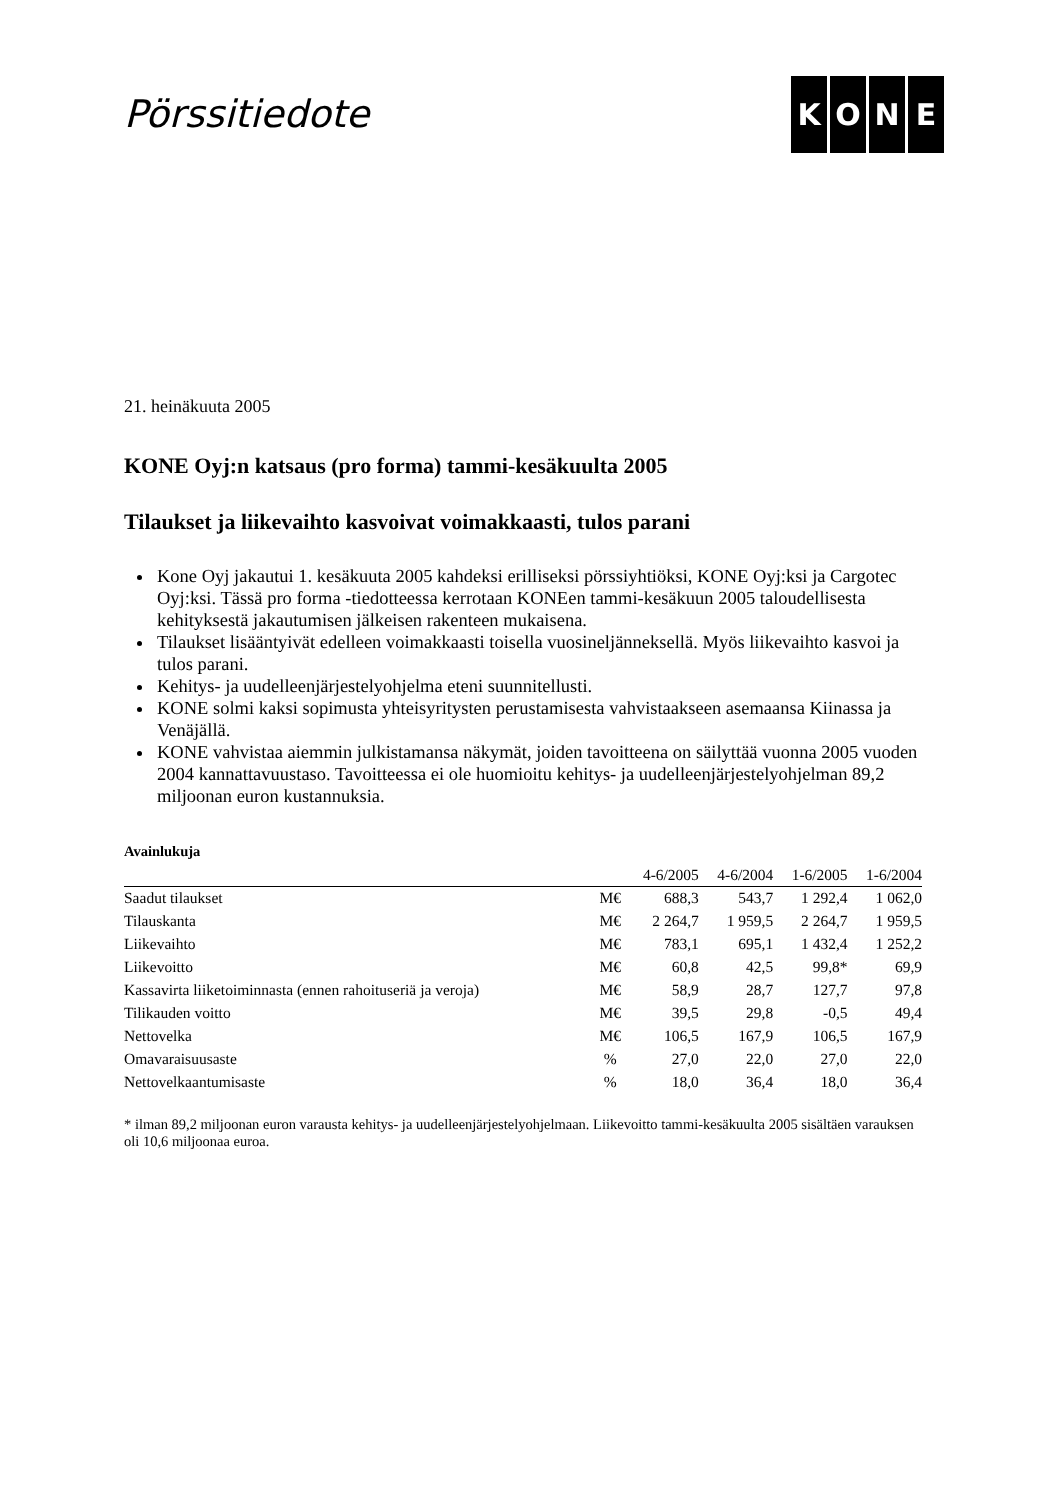Pörssitiedote
KONE
21. heinäkuuta 2005
KONE Oyj:n katsaus (pro forma) tammi-kesäkuulta 2005
Tilaukset ja liikevaihto kasvoivat voimakkaasti, tulos parani
Kone Oyj jakautui 1. kesäkuuta 2005 kahdeksi erilliseksi pörssiyhtiöksi, KONE Oyj:ksi ja Cargotec Oyj:ksi. Tässä pro forma -tiedotteessa kerrotaan KONEen tammi-kesäkuun 2005 taloudellisesta kehityksestä jakautumisen jälkeisen rakenteen mukaisena.
Tilaukset lisääntyivät edelleen voimakkaasti toisella vuosineljänneksellä. Myös liikevaihto kasvoi ja tulos parani.
Kehitys- ja uudelleenjärjestelyohjelma eteni suunnitellusti.
KONE solmi kaksi sopimusta yhteisyritysten perustamisesta vahvistaakseen asemaansa Kiinassa ja Venäjällä.
KONE vahvistaa aiemmin julkistamansa näkymät, joiden tavoitteena on säilyttää vuonna 2005 vuoden 2004 kannattavuustaso. Tavoitteessa ei ole huomioitu kehitys- ja uudelleenjärjestelyohjelman 89,2 miljoonan euron kustannuksia.
Avainlukuja
| | | 4-6/2005 | 4-6/2004 | 1-6/2005 | 1-6/2004 |
| --- | --- | --- | --- | --- | --- |
| Saadut tilaukset | M€ | 688,3 | 543,7 | 1 292,4 | 1 062,0 |
| Tilauskanta | M€ | 2 264,7 | 1 959,5 | 2 264,7 | 1 959,5 |
| Liikevaihto | M€ | 783,1 | 695,1 | 1 432,4 | 1 252,2 |
| Liikevoitto | M€ | 60,8 | 42,5 | 99,8* | 69,9 |
| Kassavirta liiketoiminnasta (ennen rahoituseriä ja veroja) | M€ | 58,9 | 28,7 | 127,7 | 97,8 |
| Tilikauden voitto | M€ | 39,5 | 29,8 | -0,5 | 49,4 |
| Nettovelka | M€ | 106,5 | 167,9 | 106,5 | 167,9 |
| Omavaraisuusaste | % | 27,0 | 22,0 | 27,0 | 22,0 |
| Nettovelkaantumisaste | % | 18,0 | 36,4 | 18,0 | 36,4 |
* ilman 89,2 miljoonan euron varausta kehitys- ja uudelleenjärjestelyohjelmaan. Liikevoitto tammi-kesäkuulta 2005 sisältäen varauksen oli 10,6 miljoonaa euroa.